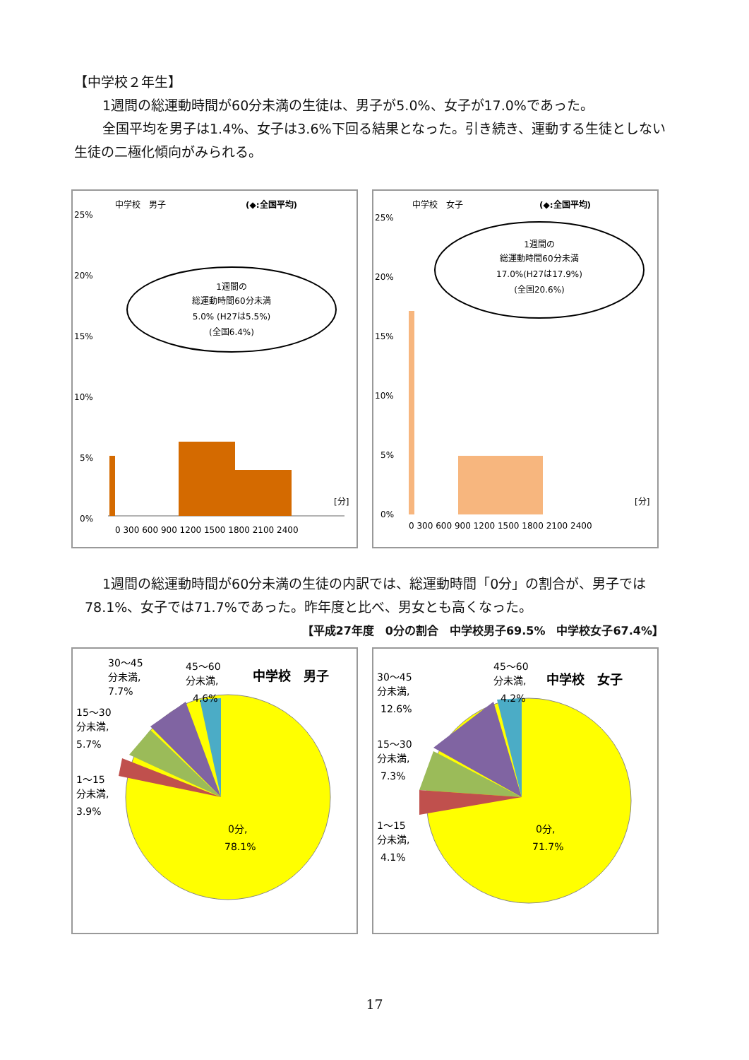【中学校２年生】
1週間の総運動時間が60分未満の生徒は、男子が5.0%、女子が17.0%であった。
全国平均を男子は1.4%、女子は3.6%下回る結果となった。引き続き、運動する生徒としない生徒の二極化傾向がみられる。
中学校　男子
(◆:全国平均)
25%
20%
15%
10%
5%
0%
1週間の
総運動時間60分未満
5.0% (H27は5.5%)
(全国6.4%)
0 300 600 900 1200 1500 1800 2100 2400
[分]
中学校　女子
(◆:全国平均)
25%
20%
15%
10%
5%
0%
1週間の
総運動時間60分未満
17.0%(H27は17.9%)
(全国20.6%)
0 300 600 900 1200 1500 1800 2100 2400
[分]
1週間の総運動時間が60分未満の生徒の内訳では、総運動時間「0分」の割合が、男子では78.1%、女子では71.7%であった。昨年度と比べ、男女とも高くなった。
【平成27年度　0分の割合　中学校男子69.5%　中学校女子67.4%】
中学校　男子
30～45
分未満,
7.7%
45～60
分未満,
4.6%
15～30
分未満,
5.7%
1～15
分未満,
3.9%
0分,
78.1%
中学校　女子
30～45
分未満,
12.6%
45～60
分未満,
4.2%
15～30
分未満,
7.3%
1～15
分未満,
4.1%
0分,
71.7%
17